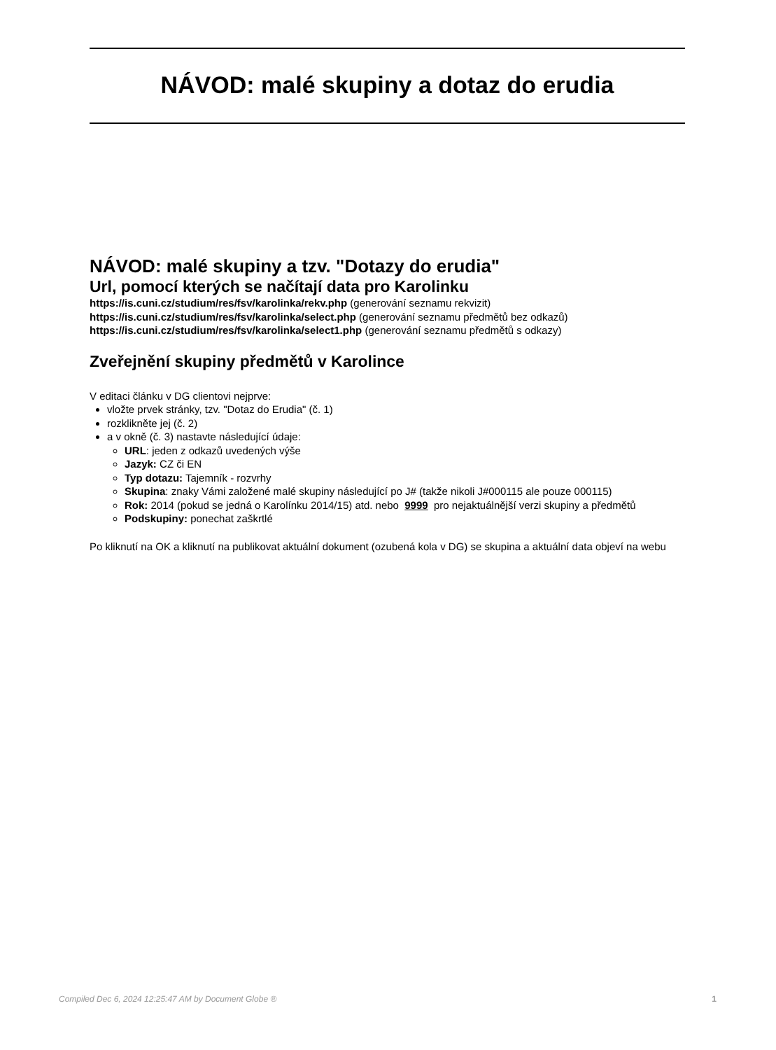NÁVOD: malé skupiny a dotaz do erudia
NÁVOD: malé skupiny a tzv. "Dotazy do erudia"
Url, pomocí kterých se načítají data pro Karolinku
https://is.cuni.cz/studium/res/fsv/karolinka/rekv.php (generování seznamu rekvizit)
https://is.cuni.cz/studium/res/fsv/karolinka/select.php (generování seznamu předmětů bez odkazů)
https://is.cuni.cz/studium/res/fsv/karolinka/select1.php (generování seznamu předmětů s odkazy)
Zveřejnění skupiny předmětů v Karolince
V editaci článku v DG clientovi nejprve:
vložte prvek stránky, tzv. "Dotaz do Erudia" (č. 1)
rozklikněte jej (č. 2)
a v okně (č. 3) nastavte následující údaje:
URL: jeden z odkazů uvedených výše
Jazyk: CZ či EN
Typ dotazu: Tajemník - rozvrhy
Skupina: znaky Vámi založené malé skupiny následující po J# (takže nikoli J#000115 ale pouze 000115)
Rok: 2014 (pokud se jedná o Karolínku 2014/15) atd. nebo 9999 pro nejaktuálnější verzi skupiny a předmětů
Podskupiny: ponechat zaškrtlé
Po kliknutí na OK a kliknutí na publikovat aktuální dokument (ozubená kola v DG) se skupina a aktuální data objeví na webu
Compiled Dec 6, 2024 12:25:47 AM by Document Globe ® 1